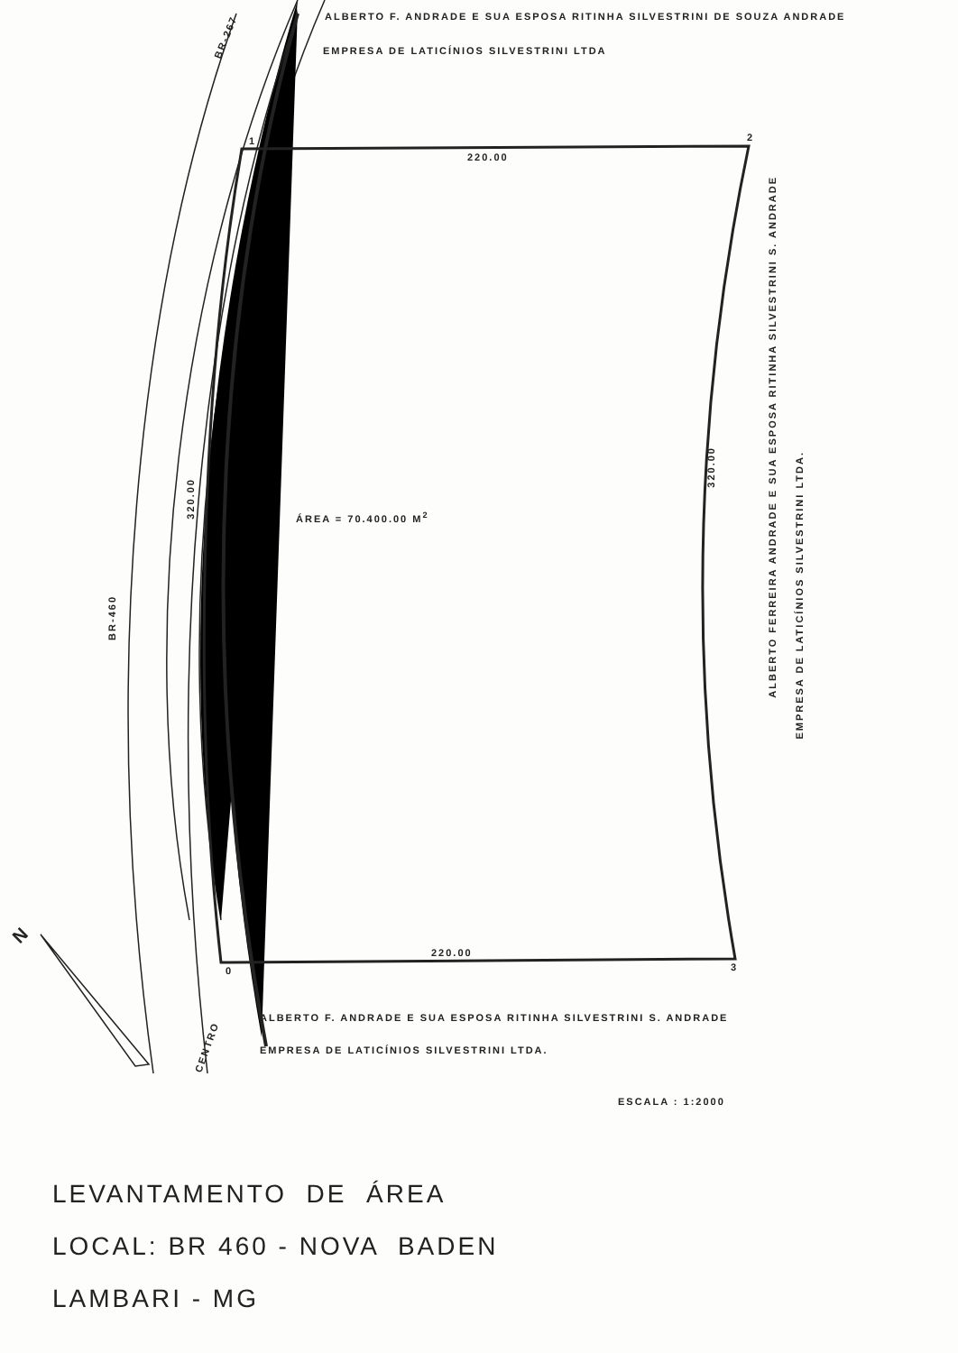ALBERTO F. ANDRADE E SUA ESPOSA RITINHA SILVESTRINI DE SOUZA ANDRADE
EMPRESA DE LATICÍNIOS SILVESTRINI LTDA
BR-267
1 2
220.00
320.00
320.00
ÁREA = 70.400.00 M<sup>2</sup>
BR-460
ALBERTO FERREIRA ANDRADE E SUA ESPOSA RITINHA SILVESTRINI S. ANDRADE
EMPRESA DE LATICÍNIOS SILVESTRINI LTDA.
220.00
0 3
ALBERTO F. ANDRADE E SUA ESPOSA RITINHA SILVESTRINI S. ANDRADE
EMPRESA DE LATICÍNIOS SILVESTRINI LTDA.
N
CENTRO
ESCALA : 1:2000
LEVANTAMENTO DE ÁREA
LOCAL: BR 460 - NOVA BADEN
LAMBARI - MG